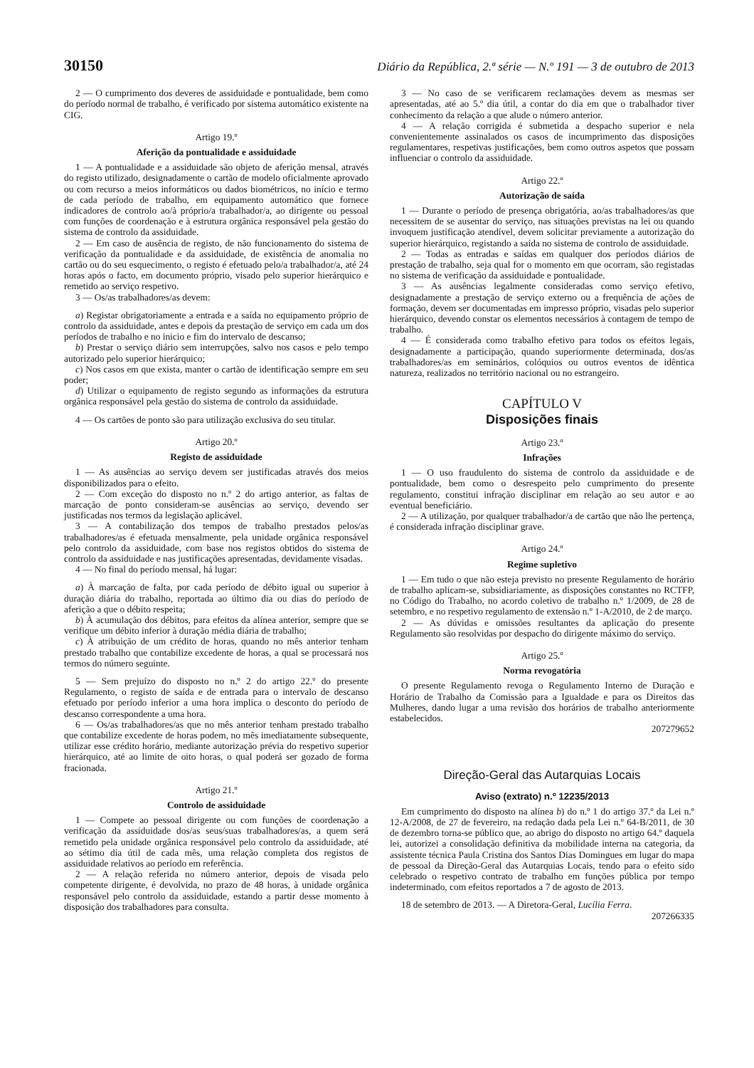30150 Diário da República, 2.ª série — N.º 191 — 3 de outubro de 2013
2 — O cumprimento dos deveres de assiduidade e pontualidade, bem como do período normal de trabalho, é verificado por sistema automático existente na CIG.
Artigo 19.º
Aferição da pontualidade e assiduidade
1 — A pontualidade e a assiduidade são objeto de aferição mensal, através do registo utilizado, designadamente o cartão de modelo oficialmente aprovado ou com recurso a meios informáticos ou dados biométricos, no início e termo de cada período de trabalho, em equipamento automático que fornece indicadores de controlo ao/à próprio/a trabalhador/a, ao dirigente ou pessoal com funções de coordenação e à estrutura orgânica responsável pela gestão do sistema de controlo da assiduidade.
2 — Em caso de ausência de registo, de não funcionamento do sistema de verificação da pontualidade e da assiduidade, de existência de anomalia no cartão ou do seu esquecimento, o registo é efetuado pelo/a trabalhador/a, até 24 horas após o facto, em documento próprio, visado pelo superior hierárquico e remetido ao serviço respetivo.
3 — Os/as trabalhadores/as devem:
a) Registar obrigatoriamente a entrada e a saída no equipamento próprio de controlo da assiduidade, antes e depois da prestação de serviço em cada um dos períodos de trabalho e no inicio e fim do intervalo de descanso;
b) Prestar o serviço diário sem interrupções, salvo nos casos e pelo tempo autorizado pelo superior hierárquico;
c) Nos casos em que exista, manter o cartão de identificação sempre em seu poder;
d) Utilizar o equipamento de registo segundo as informações da estrutura orgânica responsável pela gestão do sistema de controlo da assiduidade.
4 — Os cartões de ponto são para utilização exclusiva do seu titular.
Artigo 20.º
Registo de assiduidade
1 — As ausências ao serviço devem ser justificadas através dos meios disponibilizados para o efeito.
2 — Com exceção do disposto no n.º 2 do artigo anterior, as faltas de marcação de ponto consideram-se ausências ao serviço, devendo ser justificadas nos termos da legislação aplicável.
3 — A contabilização dos tempos de trabalho prestados pelos/as trabalhadores/as é efetuada mensalmente, pela unidade orgânica responsável pelo controlo da assiduidade, com base nos registos obtidos do sistema de controlo da assiduidade e nas justificações apresentadas, devidamente visadas.
4 — No final do período mensal, há lugar:
a) À marcação de falta, por cada período de débito igual ou superior à duração diária do trabalho, reportada ao último dia ou dias do período de aferição a que o débito respeita;
b) À acumulação dos débitos, para efeitos da alínea anterior, sempre que se verifique um débito inferior à duração média diária de trabalho;
c) À atribuição de um crédito de horas, quando no mês anterior tenham prestado trabalho que contabilize excedente de horas, a qual se processará nos termos do número seguinte.
5 — Sem prejuízo do disposto no n.º 2 do artigo 22.º do presente Regulamento, o registo de saída e de entrada para o intervalo de descanso efetuado por período inferior a uma hora implica o desconto do período de descanso correspondente a uma hora.
6 — Os/as trabalhadores/as que no mês anterior tenham prestado trabalho que contabilize excedente de horas podem, no mês imediatamente subsequente, utilizar esse crédito horário, mediante autorização prévia do respetivo superior hierárquico, até ao limite de oito horas, o qual poderá ser gozado de forma fracionada.
Artigo 21.º
Controlo de assiduidade
1 — Compete ao pessoal dirigente ou com funções de coordenação a verificação da assiduidade dos/as seus/suas trabalhadores/as, a quem será remetido pela unidade orgânica responsável pelo controlo da assiduidade, até ao sétimo dia útil de cada mês, uma relação completa dos registos de assiduidade relativos ao período em referência.
2 — A relação referida no número anterior, depois de visada pelo competente dirigente, é devolvida, no prazo de 48 horas, à unidade orgânica responsável pelo controlo da assiduidade, estando a partir desse momento à disposição dos trabalhadores para consulta.
3 — No caso de se verificarem reclamações devem as mesmas ser apresentadas, até ao 5.º dia útil, a contar do dia em que o trabalhador tiver conhecimento da relação a que alude o número anterior.
4 — A relação corrigida é submetida a despacho superior e nela convenientemente assinalados os casos de incumprimento das disposições regulamentares, respetivas justificações, bem como outros aspetos que possam influenciar o controlo da assiduidade.
Artigo 22.º
Autorização de saída
1 — Durante o período de presença obrigatória, ao/as trabalhadores/as que necessitem de se ausentar do serviço, nas situações previstas na lei ou quando invoquem justificação atendível, devem solicitar previamente a autorização do superior hierárquico, registando a saída no sistema de controlo de assiduidade.
2 — Todas as entradas e saídas em qualquer dos períodos diários de prestação de trabalho, seja qual for o momento em que ocorram, são registadas no sistema de verificação da assiduidade e pontualidade.
3 — As ausências legalmente consideradas como serviço efetivo, designadamente a prestação de serviço externo ou a frequência de ações de formação, devem ser documentadas em impresso próprio, visadas pelo superior hierárquico, devendo constar os elementos necessários à contagem de tempo de trabalho.
4 — É considerada como trabalho efetivo para todos os efeitos legais, designadamente a participação, quando superiormente determinada, dos/as trabalhadores/as em seminários, colóquios ou outros eventos de idêntica natureza, realizados no território nacional ou no estrangeiro.
CAPÍTULO V
Disposições finais
Artigo 23.º
Infrações
1 — O uso fraudulento do sistema de controlo da assiduidade e de pontualidade, bem como o desrespeito pelo cumprimento do presente regulamento, constitui infração disciplinar em relação ao seu autor e ao eventual beneficiário.
2 — A utilização, por qualquer trabalhador/a de cartão que não lhe pertença, é considerada infração disciplinar grave.
Artigo 24.º
Regime supletivo
1 — Em tudo o que não esteja previsto no presente Regulamento de horário de trabalho aplicam-se, subsidiariamente, as disposições constantes no RCTFP, no Código do Trabalho, no acordo coletivo de trabalho n.º 1/2009, de 28 de setembro, e no respetivo regulamento de extensão n.º 1-A/2010, de 2 de março.
2 — As dúvidas e omissões resultantes da aplicação do presente Regulamento são resolvidas por despacho do dirigente máximo do serviço.
Artigo 25.º
Norma revogatória
O presente Regulamento revoga o Regulamento Interno de Duração e Horário de Trabalho da Comissão para a Igualdade e para os Direitos das Mulheres, dando lugar a uma revisão dos horários de trabalho anteriormente estabelecidos.
207279652
Direção-Geral das Autarquias Locais
Aviso (extrato) n.º 12235/2013
Em cumprimento do disposto na alínea b) do n.º 1 do artigo 37.º da Lei n.º 12-A/2008, de 27 de fevereiro, na redação dada pela Lei n.º 64-B/2011, de 30 de dezembro torna-se público que, ao abrigo do disposto no artigo 64.º daquela lei, autorizei a consolidação definitiva da mobilidade interna na categoria, da assistente técnica Paula Cristina dos Santos Dias Domingues em lugar do mapa de pessoal da Direção-Geral das Autarquias Locais, tendo para o efeito sido celebrado o respetivo contrato de trabalho em funções pública por tempo indeterminado, com efeitos reportados a 7 de agosto de 2013.
18 de setembro de 2013. — A Diretora-Geral, Lucília Ferra.
207266335